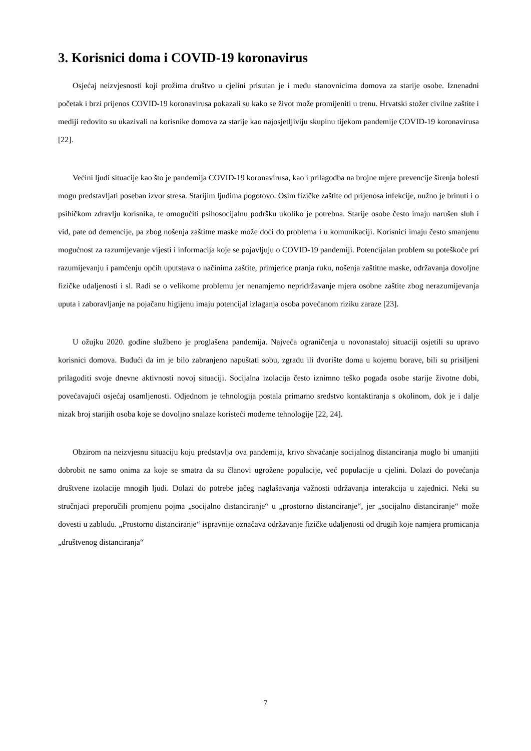3. Korisnici doma i COVID-19 koronavirus
Osjećaj neizvjesnosti koji prožima društvo u cjelini prisutan je i među stanovnicima domova za starije osobe. Iznenadni početak i brzi prijenos COVID-19 koronavirusa pokazali su kako se život može promijeniti u trenu. Hrvatski stožer civilne zaštite i mediji redovito su ukazivali na korisnike domova za starije kao najosjetljiviju skupinu tijekom pandemije COVID-19 koronavirusa [22].
Većini ljudi situacije kao što je pandemija COVID-19 koronavirusa, kao i prilagodba na brojne mjere prevencije širenja bolesti mogu predstavljati poseban izvor stresa. Starijim ljudima pogotovo. Osim fizičke zaštite od prijenosa infekcije, nužno je brinuti i o psihičkom zdravlju korisnika, te omogućiti psihosocijalnu podršku ukoliko je potrebna. Starije osobe često imaju narušen sluh i vid, pate od demencije, pa zbog nošenja zaštitne maske može doći do problema i u komunikaciji. Korisnici imaju često smanjenu mogućnost za razumijevanje vijesti i informacija koje se pojavljuju o COVID-19 pandemiji. Potencijalan problem su poteškoće pri razumijevanju i pamćenju općih uputstava o načinima zaštite, primjerice pranja ruku, nošenja zaštitne maske, održavanja dovoljne fizičke udaljenosti i sl. Radi se o velikome problemu jer nenamjerno nepridržavanje mjera osobne zaštite zbog nerazumijevanja uputa i zaboravljanje na pojačanu higijenu imaju potencijal izlaganja osoba povećanom riziku zaraze [23].
U ožujku 2020. godine službeno je proglašena pandemija. Najveća ograničenja u novonastaloj situaciji osjetili su upravo korisnici domova. Budući da im je bilo zabranjeno napuštati sobu, zgradu ili dvorište doma u kojemu borave, bili su prisiljeni prilagoditi svoje dnevne aktivnosti novoj situaciji. Socijalna izolacija često iznimno teško pogađa osobe starije životne dobi, povećavajući osjećaj osamljenosti. Odjednom je tehnologija postala primarno sredstvo kontaktiranja s okolinom, dok je i dalje nizak broj starijih osoba koje se dovoljno snalaze koristeći moderne tehnologije [22, 24].
Obzirom na neizvjesnu situaciju koju predstavlja ova pandemija, krivo shvaćanje socijalnog distanciranja moglo bi umanjiti dobrobit ne samo onima za koje se smatra da su članovi ugrožene populacije, već populacije u cjelini. Dolazi do povećanja društvene izolacije mnogih ljudi. Dolazi do potrebe jačeg naglašavanja važnosti održavanja interakcija u zajednici. Neki su stručnjaci preporučili promjenu pojma „socijalno distanciranje“ u „prostorno distanciranje“, jer „socijalno distanciranje“ može dovesti u zabludu. „Prostorno distanciranje“ ispravnije označava održavanje fizičke udaljenosti od drugih koje namjera promicanja „društvenog distanciranja“
7